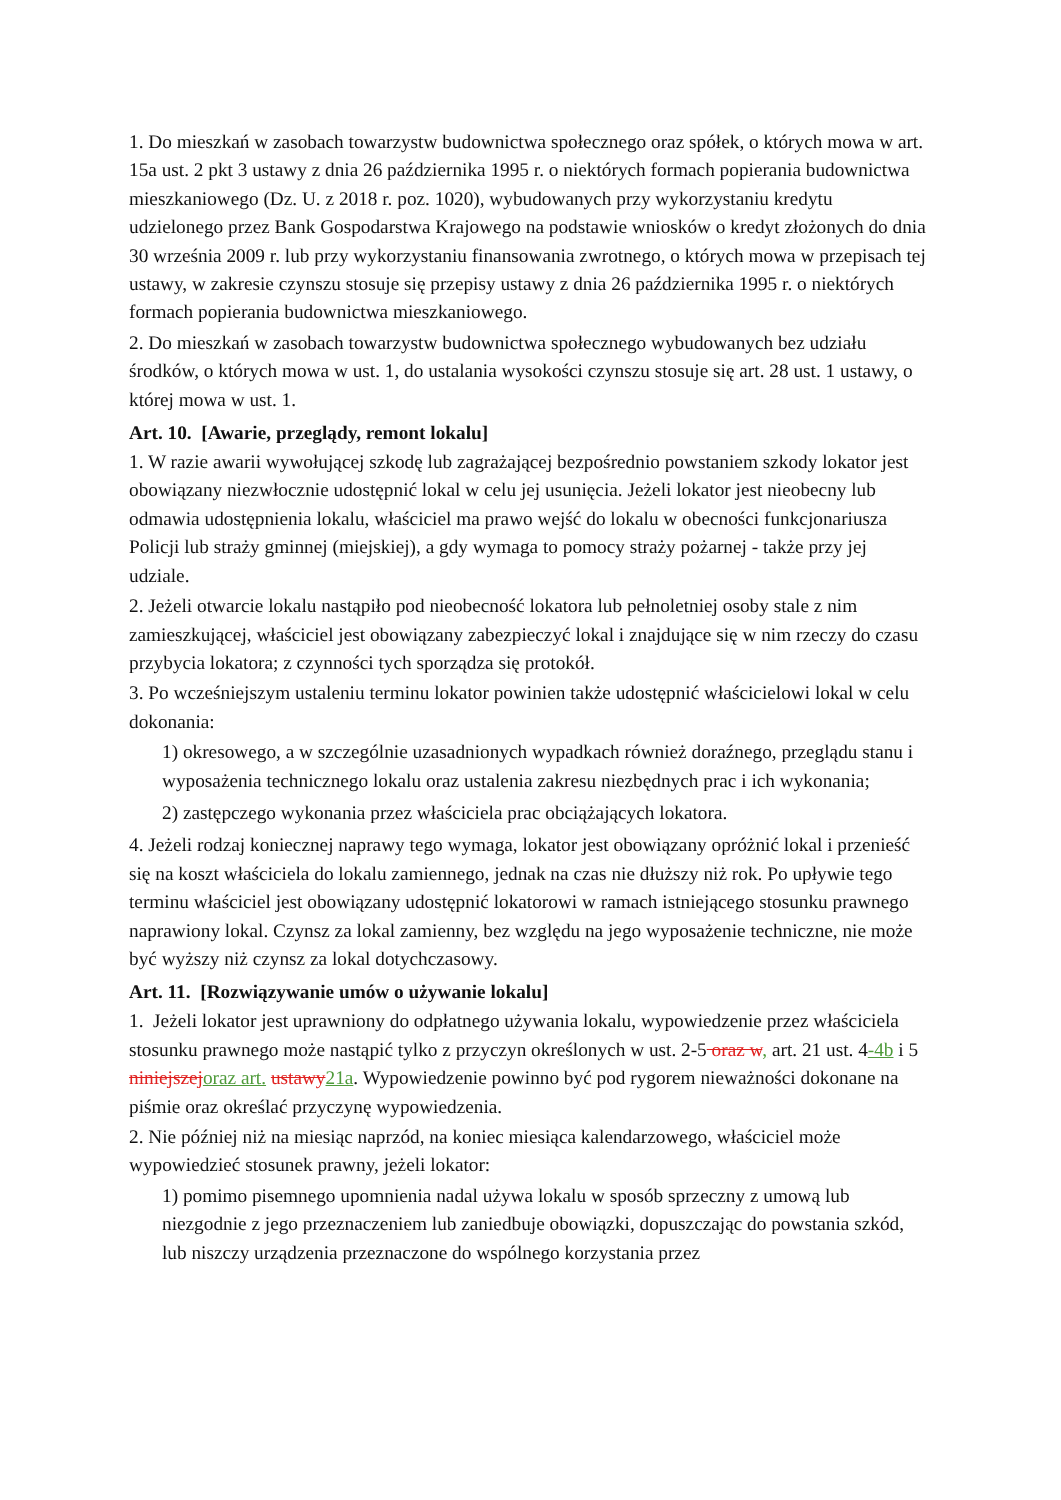1. Do mieszkań w zasobach towarzystw budownictwa społecznego oraz spółek, o których mowa w art. 15a ust. 2 pkt 3 ustawy z dnia 26 października 1995 r. o niektórych formach popierania budownictwa mieszkaniowego (Dz. U. z 2018 r. poz. 1020), wybudowanych przy wykorzystaniu kredytu udzielonego przez Bank Gospodarstwa Krajowego na podstawie wniosków o kredyt złożonych do dnia 30 września 2009 r. lub przy wykorzystaniu finansowania zwrotnego, o których mowa w przepisach tej ustawy, w zakresie czynszu stosuje się przepisy ustawy z dnia 26 października 1995 r. o niektórych formach popierania budownictwa mieszkaniowego.
2. Do mieszkań w zasobach towarzystw budownictwa społecznego wybudowanych bez udziału środków, o których mowa w ust. 1, do ustalania wysokości czynszu stosuje się art. 28 ust. 1 ustawy, o której mowa w ust. 1.
Art. 10. [Awarie, przeglądy, remont lokalu]
1. W razie awarii wywołującej szkodę lub zagrażającej bezpośrednio powstaniem szkody lokator jest obowiązany niezwłocznie udostępnić lokal w celu jej usunięcia. Jeżeli lokator jest nieobecny lub odmawia udostępnienia lokalu, właściciel ma prawo wejść do lokalu w obecności funkcjonariusza Policji lub straży gminnej (miejskiej), a gdy wymaga to pomocy straży pożarnej - także przy jej udziale.
2. Jeżeli otwarcie lokalu nastąpiło pod nieobecność lokatora lub pełnoletniej osoby stale z nim zamieszkującej, właściciel jest obowiązany zabezpieczyć lokal i znajdujące się w nim rzeczy do czasu przybycia lokatora; z czynności tych sporządza się protokół.
3. Po wcześniejszym ustaleniu terminu lokator powinien także udostępnić właścicielowi lokal w celu dokonania:
1) okresowego, a w szczególnie uzasadnionych wypadkach również doraźnego, przeglądu stanu i wyposażenia technicznego lokalu oraz ustalenia zakresu niezbędnych prac i ich wykonania;
2) zastępczego wykonania przez właściciela prac obciążających lokatora.
4. Jeżeli rodzaj koniecznej naprawy tego wymaga, lokator jest obowiązany opróżnić lokal i przenieść się na koszt właściciela do lokalu zamiennego, jednak na czas nie dłuższy niż rok. Po upływie tego terminu właściciel jest obowiązany udostępnić lokatorowi w ramach istniejącego stosunku prawnego naprawiony lokal. Czynsz za lokal zamienny, bez względu na jego wyposażenie techniczne, nie może być wyższy niż czynsz za lokal dotychczasowy.
Art. 11. [Rozwiązywanie umów o używanie lokalu]
1. Jeżeli lokator jest uprawniony do odpłatnego używania lokalu, wypowiedzenie przez właściciela stosunku prawnego może nastąpić tylko z przyczyn określonych w ust. 2-5 oraz w, art. 21 ust. 4-4b i 5 niniejszej oraz art. ustawy 21a. Wypowiedzenie powinno być pod rygorem nieważności dokonane na piśmie oraz określać przyczynę wypowiedzenia.
2. Nie później niż na miesiąc naprzód, na koniec miesiąca kalendarzowego, właściciel może wypowiedzieć stosunek prawny, jeżeli lokator:
1) pomimo pisemnego upomnienia nadal używa lokalu w sposób sprzeczny z umową lub niezgodnie z jego przeznaczeniem lub zaniedbuje obowiązki, dopuszczając do powstania szkód, lub niszczy urządzenia przeznaczone do wspólnego korzystania przez